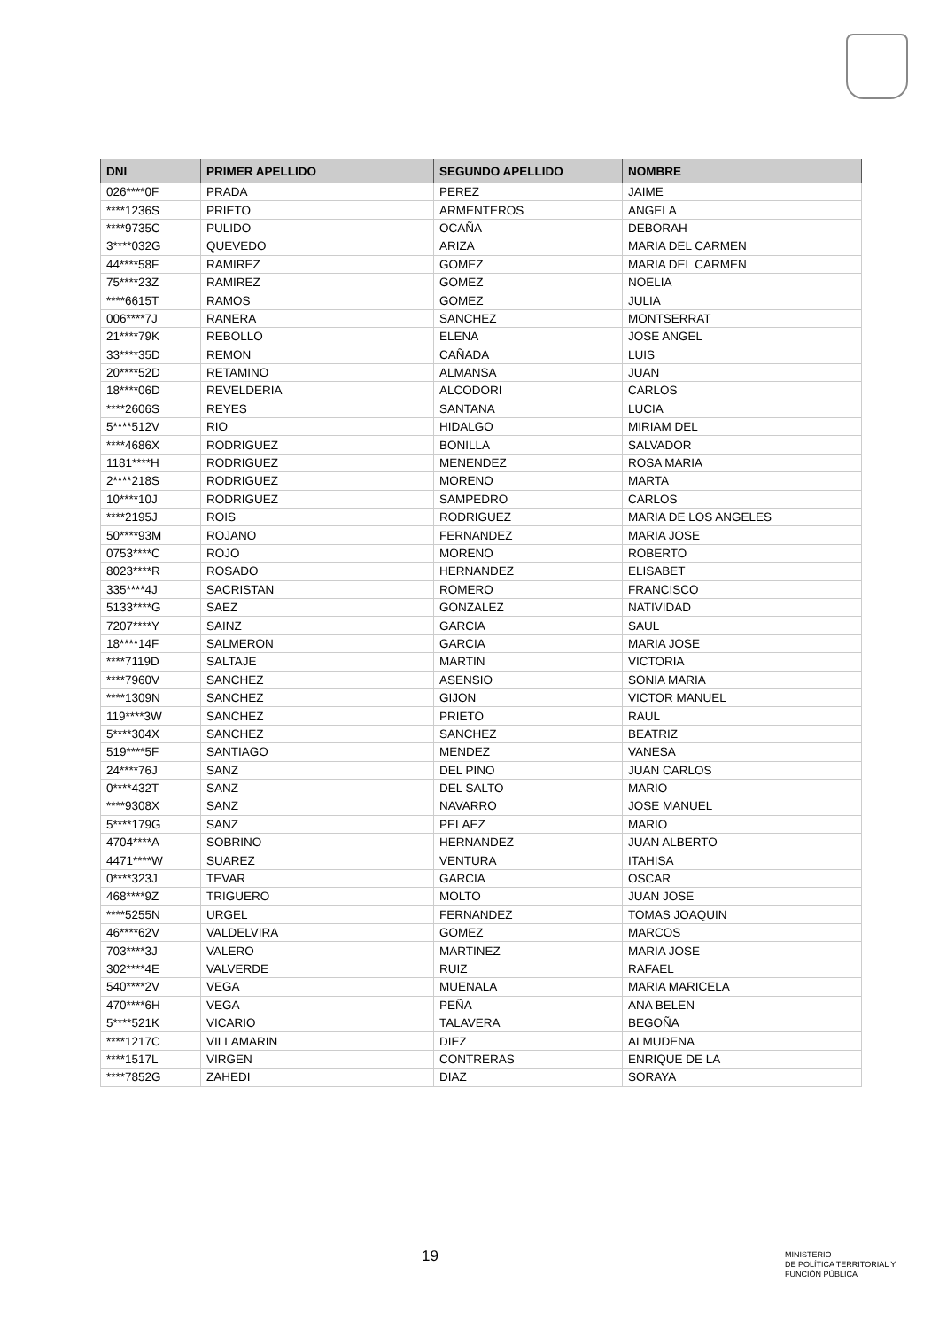| DNI | PRIMER APELLIDO | SEGUNDO APELLIDO | NOMBRE |
| --- | --- | --- | --- |
| 026****0F | PRADA | PEREZ | JAIME |
| ****1236S | PRIETO | ARMENTEROS | ANGELA |
| ****9735C | PULIDO | OCAÑA | DEBORAH |
| 3****032G | QUEVEDO | ARIZA | MARIA DEL CARMEN |
| 44****58F | RAMIREZ | GOMEZ | MARIA DEL CARMEN |
| 75****23Z | RAMIREZ | GOMEZ | NOELIA |
| ****6615T | RAMOS | GOMEZ | JULIA |
| 006****7J | RANERA | SANCHEZ | MONTSERRAT |
| 21****79K | REBOLLO | ELENA | JOSE ANGEL |
| 33****35D | REMON | CAÑADA | LUIS |
| 20****52D | RETAMINO | ALMANSA | JUAN |
| 18****06D | REVELDERIA | ALCODORI | CARLOS |
| ****2606S | REYES | SANTANA | LUCIA |
| 5****512V | RIO | HIDALGO | MIRIAM DEL |
| ****4686X | RODRIGUEZ | BONILLA | SALVADOR |
| 1181****H | RODRIGUEZ | MENENDEZ | ROSA MARIA |
| 2****218S | RODRIGUEZ | MORENO | MARTA |
| 10****10J | RODRIGUEZ | SAMPEDRO | CARLOS |
| ****2195J | ROIS | RODRIGUEZ | MARIA DE LOS ANGELES |
| 50****93M | ROJANO | FERNANDEZ | MARIA JOSE |
| 0753****C | ROJO | MORENO | ROBERTO |
| 8023****R | ROSADO | HERNANDEZ | ELISABET |
| 335****4J | SACRISTAN | ROMERO | FRANCISCO |
| 5133****G | SAEZ | GONZALEZ | NATIVIDAD |
| 7207****Y | SAINZ | GARCIA | SAUL |
| 18****14F | SALMERON | GARCIA | MARIA JOSE |
| ****7119D | SALTAJE | MARTIN | VICTORIA |
| ****7960V | SANCHEZ | ASENSIO | SONIA MARIA |
| ****1309N | SANCHEZ | GIJON | VICTOR MANUEL |
| 119****3W | SANCHEZ | PRIETO | RAUL |
| 5****304X | SANCHEZ | SANCHEZ | BEATRIZ |
| 519****5F | SANTIAGO | MENDEZ | VANESA |
| 24****76J | SANZ | DEL PINO | JUAN CARLOS |
| 0****432T | SANZ | DEL SALTO | MARIO |
| ****9308X | SANZ | NAVARRO | JOSE MANUEL |
| 5****179G | SANZ | PELAEZ | MARIO |
| 4704****A | SOBRINO | HERNANDEZ | JUAN ALBERTO |
| 4471****W | SUAREZ | VENTURA | ITAHISA |
| 0****323J | TEVAR | GARCIA | OSCAR |
| 468****9Z | TRIGUERO | MOLTO | JUAN JOSE |
| ****5255N | URGEL | FERNANDEZ | TOMAS JOAQUIN |
| 46****62V | VALDELVIRA | GOMEZ | MARCOS |
| 703****3J | VALERO | MARTINEZ | MARIA JOSE |
| 302****4E | VALVERDE | RUIZ | RAFAEL |
| 540****2V | VEGA | MUENALA | MARIA MARICELA |
| 470****6H | VEGA | PEÑA | ANA BELEN |
| 5****521K | VICARIO | TALAVERA | BEGOÑA |
| ****1217C | VILLAMARIN | DIEZ | ALMUDENA |
| ****1517L | VIRGEN | CONTRERAS | ENRIQUE DE LA |
| ****7852G | ZAHEDI | DIAZ | SORAYA |
19
MINISTERIO
DE POLÍTICA TERRITORIAL Y
FUNCIÓN PÚBLICA